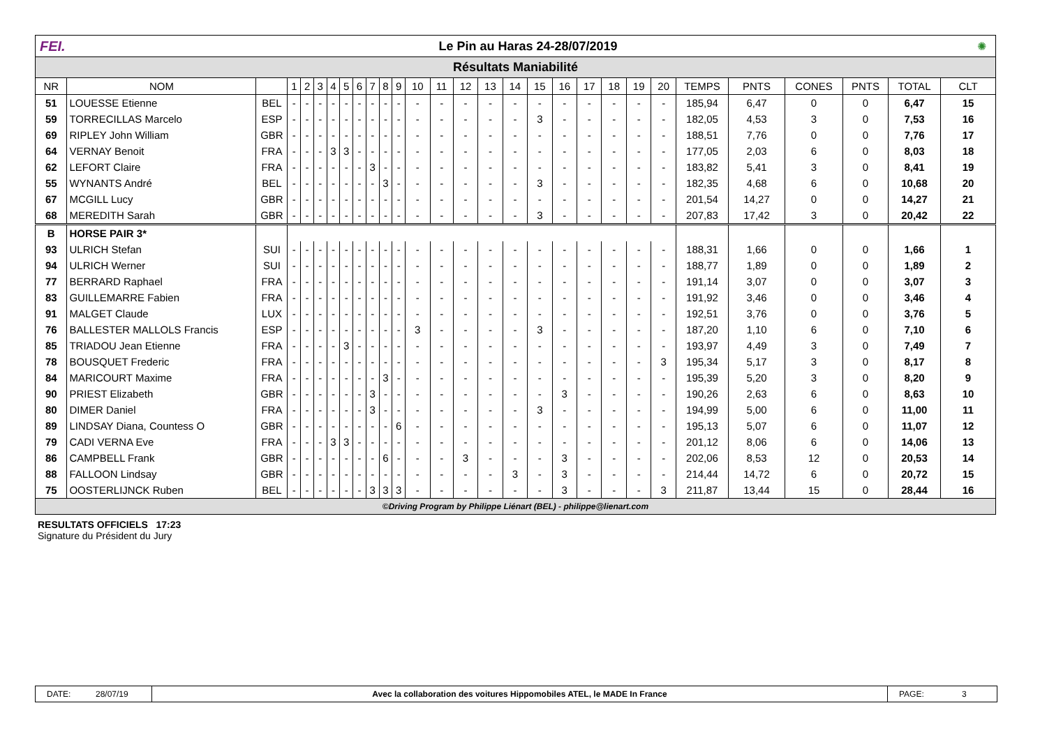FEI. Le Pin au Haras 24-28/07/2019 ✺
Résultats Maniabilité
| NR | NOM | | 1 | 2 | 3 | 4 | 5 | 6 | 7 | 8 | 9 | 10 | 11 | 12 | 13 | 14 | 15 | 16 | 17 | 18 | 19 | 20 | TEMPS | PNTS | CONES | PNTS | TOTAL | CLT |
| --- | --- | --- | --- | --- | --- | --- | --- | --- | --- | --- | --- | --- | --- | --- | --- | --- | --- | --- | --- | --- | --- | --- | --- | --- | --- | --- | --- | --- |
| 51 | LOUESSE Etienne | BEL | - | - | - | - | - | - | - | - | - | - | - | - | - | - | - | - | - | - | - | - | 185,94 | 6,47 | 0 | 0 | 6,47 | 15 |
| 59 | TORRECILLAS Marcelo | ESP | - | - | - | - | - | - | - | - | - | - | - | - | - | - | 3 | - | - | - | - | - | 182,05 | 4,53 | 3 | 0 | 7,53 | 16 |
| 69 | RIPLEY John William | GBR | - | - | - | - | - | - | - | - | - | - | - | - | - | - | - | - | - | - | - | - | 188,51 | 7,76 | 0 | 0 | 7,76 | 17 |
| 64 | VERNAY Benoit | FRA | - | - | - | 3 | 3 | - | - | - | - | - | - | - | - | - | - | - | - | - | - | - | 177,05 | 2,03 | 6 | 0 | 8,03 | 18 |
| 62 | LEFORT Claire | FRA | - | - | - | - | - | - | 3 | - | - | - | - | - | - | - | - | - | - | - | - | - | 183,82 | 5,41 | 3 | 0 | 8,41 | 19 |
| 55 | WYNANTS André | BEL | - | - | - | - | - | - | - | 3 | - | - | - | - | - | - | 3 | - | - | - | - | - | 182,35 | 4,68 | 6 | 0 | 10,68 | 20 |
| 67 | MCGILL Lucy | GBR | - | - | - | - | - | - | - | - | - | - | - | - | - | - | - | - | - | - | - | - | 201,54 | 14,27 | 0 | 0 | 14,27 | 21 |
| 68 | MEREDITH Sarah | GBR | - | - | - | - | - | - | - | - | - | - | - | - | - | - | 3 | - | - | - | - | - | 207,83 | 17,42 | 3 | 0 | 20,42 | 22 |
| B | HORSE PAIR 3* | | | | | | | | | | | | | | | | | | | | | | | | | | | |
| 93 | ULRICH Stefan | SUI | - | - | - | - | - | - | - | - | - | - | - | - | - | - | - | - | - | - | - | - | 188,31 | 1,66 | 0 | 0 | 1,66 | 1 |
| 94 | ULRICH Werner | SUI | - | - | - | - | - | - | - | - | - | - | - | - | - | - | - | - | - | - | - | - | 188,77 | 1,89 | 0 | 0 | 1,89 | 2 |
| 77 | BERRARD Raphael | FRA | - | - | - | - | - | - | - | - | - | - | - | - | - | - | - | - | - | - | - | - | 191,14 | 3,07 | 0 | 0 | 3,07 | 3 |
| 83 | GUILLEMARRE Fabien | FRA | - | - | - | - | - | - | - | - | - | - | - | - | - | - | - | - | - | - | - | - | 191,92 | 3,46 | 0 | 0 | 3,46 | 4 |
| 91 | MALGET Claude | LUX | - | - | - | - | - | - | - | - | - | - | - | - | - | - | - | - | - | - | - | - | 192,51 | 3,76 | 0 | 0 | 3,76 | 5 |
| 76 | BALLESTER MALLOLS Francis | ESP | - | - | - | - | - | - | - | - | - | 3 | - | - | - | - | 3 | - | - | - | - | - | 187,20 | 1,10 | 6 | 0 | 7,10 | 6 |
| 85 | TRIADOU Jean Etienne | FRA | - | - | - | - | 3 | - | - | - | - | - | - | - | - | - | - | - | - | - | - | - | 193,97 | 4,49 | 3 | 0 | 7,49 | 7 |
| 78 | BOUSQUET Frederic | FRA | - | - | - | - | - | - | - | - | - | - | - | - | - | - | - | - | - | - | - | 3 | 195,34 | 5,17 | 3 | 0 | 8,17 | 8 |
| 84 | MARICOURT Maxime | FRA | - | - | - | - | - | - | - | 3 | - | - | - | - | - | - | - | - | - | - | - | - | 195,39 | 5,20 | 3 | 0 | 8,20 | 9 |
| 90 | PRIEST Elizabeth | GBR | - | - | - | - | - | - | 3 | - | - | - | - | - | - | - | - | 3 | - | - | - | - | 190,26 | 2,63 | 6 | 0 | 8,63 | 10 |
| 80 | DIMER Daniel | FRA | - | - | - | - | - | - | 3 | - | - | - | - | - | - | - | 3 | - | - | - | - | - | 194,99 | 5,00 | 6 | 0 | 11,00 | 11 |
| 89 | LINDSAY Diana, Countess O | GBR | - | - | - | - | - | - | - | - | 6 | - | - | - | - | - | - | - | - | - | - | - | 195,13 | 5,07 | 6 | 0 | 11,07 | 12 |
| 79 | CADI VERNA Eve | FRA | - | - | - | 3 | 3 | - | - | - | - | - | - | - | - | - | - | - | - | - | - | - | 201,12 | 8,06 | 6 | 0 | 14,06 | 13 |
| 86 | CAMPBELL Frank | GBR | - | - | - | - | - | - | - | 6 | - | - | - | 3 | - | - | - | 3 | - | - | - | - | 202,06 | 8,53 | 12 | 0 | 20,53 | 14 |
| 88 | FALLOON Lindsay | GBR | - | - | - | - | - | - | - | - | - | - | - | - | - | 3 | - | 3 | - | - | - | - | 214,44 | 14,72 | 6 | 0 | 20,72 | 15 |
| 75 | OOSTERLIJNCK Ruben | BEL | - | - | - | - | - | - | 3 | 3 | 3 | - | - | - | - | - | - | 3 | - | - | - | 3 | 211,87 | 13,44 | 15 | 0 | 28,44 | 16 |
©Driving Program by Philippe Liénart (BEL) - philippe@lienart.com
RESULTATS OFFICIELS 17:23
Signature du Président du Jury
DATE: 28/07/19 Avec la collaboration des voitures Hippomobiles ATEL, le MADE In France
PAGE: 3